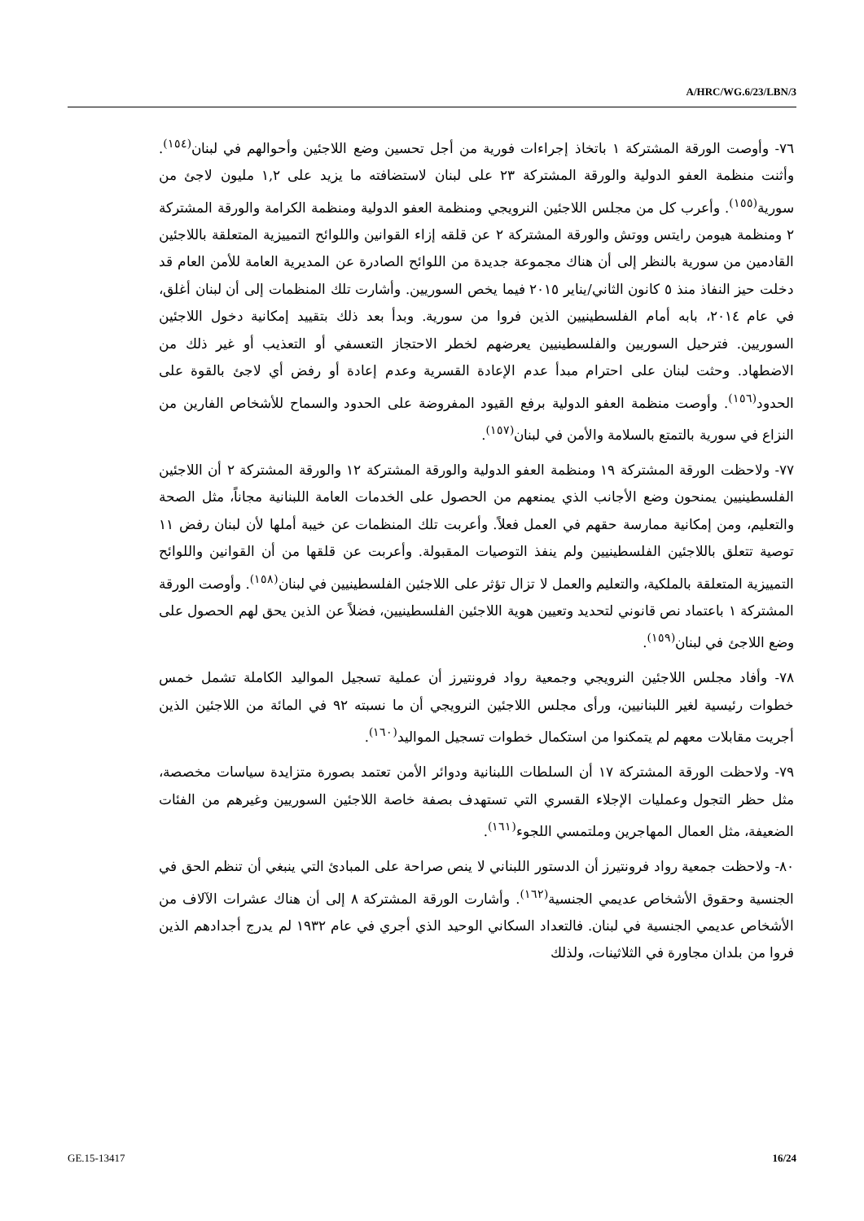A/HRC/WG.6/23/LBN/3
٧٦- وأوصت الورقة المشتركة ١ باتخاذ إجراءات فورية من أجل تحسين وضع اللاجئين وأحوالهم في لبنان<sup>(١٥٤)</sup>. وأثنت منظمة العفو الدولية والورقة المشتركة ٢٣ على لبنان لاستضافته ما يزيد على ١,٢ مليون لاجئ من سورية<sup>(١٥٥)</sup>. وأعرب كل من مجلس اللاجئين النرويجي ومنظمة العفو الدولية ومنظمة الكرامة والورقة المشتركة ٢ ومنظمة هيومن رايتس ووتش والورقة المشتركة ٢ عن قلقه إزاء القوانين واللوائح التمييزية المتعلقة باللاجئين القادمين من سورية بالنظر إلى أن هناك مجموعة جديدة من اللوائح الصادرة عن المديرية العامة للأمن العام قد دخلت حيز النفاذ منذ ٥ كانون الثاني/يناير ٢٠١٥ فيما يخص السوريين. وأشارت تلك المنظمات إلى أن لبنان أغلق، في عام ٢٠١٤، بابه أمام الفلسطينيين الذين فروا من سورية. وبدأ بعد ذلك بتقييد إمكانية دخول اللاجئين السوريين. فترحيل السوريين والفلسطينيين يعرضهم لخطر الاحتجاز التعسفي أو التعذيب أو غير ذلك من الاضطهاد. وحثت لبنان على احترام مبدأ عدم الإعادة القسرية وعدم إعادة أو رفض أي لاجئ بالقوة على الحدود<sup>(١٥٦)</sup>. وأوصت منظمة العفو الدولية برفع القيود المفروضة على الحدود والسماح للأشخاص الفارين من النزاع في سورية بالتمتع بالسلامة والأمن في لبنان<sup>(١٥٧)</sup>.
٧٧- ولاحظت الورقة المشتركة ١٩ ومنظمة العفو الدولية والورقة المشتركة ١٢ والورقة المشتركة ٢ أن اللاجئين الفلسطينيين يمنحون وضع الأجانب الذي يمنعهم من الحصول على الخدمات العامة اللبنانية مجاناً، مثل الصحة والتعليم، ومن إمكانية ممارسة حقهم في العمل فعلاً. وأعربت تلك المنظمات عن خيبة أملها لأن لبنان رفض ١١ توصية تتعلق باللاجئين الفلسطينيين ولم ينفذ التوصيات المقبولة. وأعربت عن قلقها من أن القوانين واللوائح التمييزية المتعلقة بالملكية، والتعليم والعمل لا تزال تؤثر على اللاجئين الفلسطينيين في لبنان<sup>(١٥٨)</sup>. وأوصت الورقة المشتركة ١ باعتماد نص قانوني لتحديد وتعيين هوية اللاجئين الفلسطينيين، فضلاً عن الذين يحق لهم الحصول على وضع اللاجئ في لبنان<sup>(١٥٩)</sup>.
٧٨- وأفاد مجلس اللاجئين النرويجي وجمعية رواد فرونتيرز أن عملية تسجيل المواليد الكاملة تشمل خمس خطوات رئيسية لغير اللبنانيين، ورأى مجلس اللاجئين النرويجي أن ما نسبته ٩٢ في المائة من اللاجئين الذين أجريت مقابلات معهم لم يتمكنوا من استكمال خطوات تسجيل المواليد<sup>(١٦٠)</sup>.
٧٩- ولاحظت الورقة المشتركة ١٧ أن السلطات اللبنانية ودوائر الأمن تعتمد بصورة متزايدة سياسات مخصصة، مثل حظر التجول وعمليات الإجلاء القسري التي تستهدف بصفة خاصة اللاجئين السوريين وغيرهم من الفئات الضعيفة، مثل العمال المهاجرين وملتمسي اللجوء<sup>(١٦١)</sup>.
٨٠- ولاحظت جمعية رواد فرونتيرز أن الدستور اللبناني لا ينص صراحة على المبادئ التي ينبغي أن تنظم الحق في الجنسية وحقوق الأشخاص عديمي الجنسية<sup>(١٦٢)</sup>. وأشارت الورقة المشتركة ٨ إلى أن هناك عشرات الآلاف من الأشخاص عديمي الجنسية في لبنان. فالتعداد السكاني الوحيد الذي أجري في عام ١٩٣٢ لم يدرج أجدادهم الذين فروا من بلدان مجاورة في الثلاثينات، ولذلك
GE.15-13417 16/24